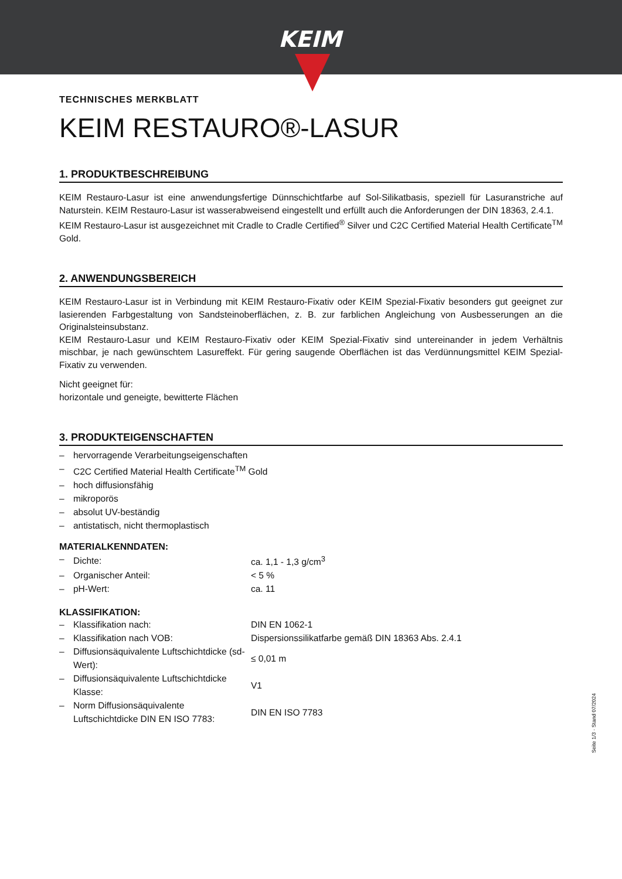KEIM
TECHNISCHES MERKBLATT
KEIM RESTAURO®-LASUR
1. PRODUKTBESCHREIBUNG
KEIM Restauro-Lasur ist eine anwendungsfertige Dünnschichtfarbe auf Sol-Silikatbasis, speziell für Lasuranstriche auf Naturstein. KEIM Restauro-Lasur ist wasserabweisend eingestellt und erfüllt auch die Anforderungen der DIN 18363, 2.4.1.
KEIM Restauro-Lasur ist ausgezeichnet mit Cradle to Cradle Certified<sup>®</sup> Silver und C2C Certified Material Health Certificate<sup>TM</sup> Gold.
2. ANWENDUNGSBEREICH
KEIM Restauro-Lasur ist in Verbindung mit KEIM Restauro-Fixativ oder KEIM Spezial-Fixativ besonders gut geeignet zur lasierenden Farbgestaltung von Sandsteinoberflächen, z. B. zur farblichen Angleichung von Ausbesserungen an die Originalsteinsubstanz.
KEIM Restauro-Lasur und KEIM Restauro-Fixativ oder KEIM Spezial-Fixativ sind untereinander in jedem Verhältnis mischbar, je nach gewünschtem Lasureffekt. Für gering saugende Oberflächen ist das Verdünnungsmittel KEIM Spezial-Fixativ zu verwenden.
Nicht geeignet für:
horizontale und geneigte, bewitterte Flächen
3. PRODUKTEIGENSCHAFTEN
| – | hervorragende Verarbeitungseigenschaften |
| – | C2C Certified Material Health Certificate<sup>TM</sup> Gold |
| – | hoch diffusionsfähig |
| – | mikroporös |
| – | absolut UV-beständig |
| – | antistatisch, nicht thermoplastisch |
MATERIALKENNDATEN:
| – | Dichte: | ca. 1,1 - 1,3 g/cm<sup>3</sup> |
| – | Organischer Anteil: | < 5 % |
| – | pH-Wert: | ca. 11 |
KLASSIFIKATION:
| – | Klassifikation nach: | DIN EN 1062-1 |
| – | Klassifikation nach VOB: | Dispersionssilikatfarbe gemäß DIN 18363 Abs. 2.4.1 |
| – | Diffusionsäquivalente Luftschichtdicke (sd-Wert): | ≤ 0,01 m |
| – | Diffusionsäquivalente Luftschichtdicke Klasse: | V1 |
| – | Norm Diffusionsäquivalente Luftschichtdicke DIN EN ISO 7783: | DIN EN ISO 7783 |
Seite 1/3 · Stand 07/2024